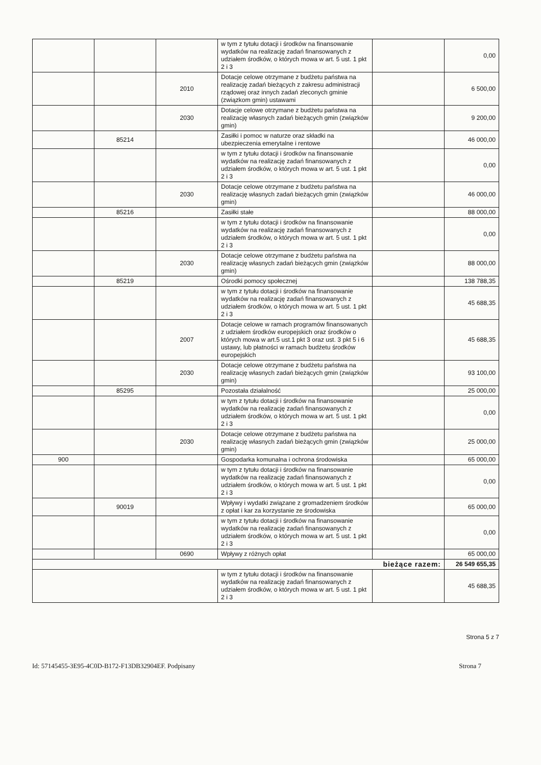| | | | w tym z tytułu dotacji i środków na finansowanie wydatków na realizację zadań finansowanych z udziałem środków, o których mowa w art. 5 ust. 1 pkt 2 i 3 | | 0,00 |
| | | 2010 | Dotacje celowe otrzymane z budżetu państwa na realizację zadań bieżących z zakresu administracji rządowej oraz innych zadań zleconych gminie (związkom gmin) ustawami | | 6 500,00 |
| | | 2030 | Dotacje celowe otrzymane z budżetu państwa na realizację własnych zadań bieżących gmin (związków gmin) | | 9 200,00 |
| | 85214 | | Zasiłki i pomoc w naturze oraz składki na ubezpieczenia emerytalne i rentowe | | 46 000,00 |
| | | | w tym z tytułu dotacji i środków na finansowanie wydatków na realizację zadań finansowanych z udziałem środków, o których mowa w art. 5 ust. 1 pkt 2 i 3 | | 0,00 |
| | | 2030 | Dotacje celowe otrzymane z budżetu państwa na realizację własnych zadań bieżących gmin (związków gmin) | | 46 000,00 |
| | 85216 | | Zasiłki stałe | | 88 000,00 |
| | | | w tym z tytułu dotacji i środków na finansowanie wydatków na realizację zadań finansowanych z udziałem środków, o których mowa w art. 5 ust. 1 pkt 2 i 3 | | 0,00 |
| | | 2030 | Dotacje celowe otrzymane z budżetu państwa na realizację własnych zadań bieżących gmin (związków gmin) | | 88 000,00 |
| | 85219 | | Ośrodki pomocy społecznej | | 138 788,35 |
| | | | w tym z tytułu dotacji i środków na finansowanie wydatków na realizację zadań finansowanych z udziałem środków, o których mowa w art. 5 ust. 1 pkt 2 i 3 | | 45 688,35 |
| | | 2007 | Dotacje celowe w ramach programów finansowanych z udziałem środków europejskich oraz środków o których mowa w art.5 ust.1 pkt 3 oraz ust. 3 pkt 5 i 6 ustawy, lub płatności w ramach budżetu środków europejskich | | 45 688,35 |
| | | 2030 | Dotacje celowe otrzymane z budżetu państwa na realizację własnych zadań bieżących gmin (związków gmin) | | 93 100,00 |
| | 85295 | | Pozostała działalność | | 25 000,00 |
| | | | w tym z tytułu dotacji i środków na finansowanie wydatków na realizację zadań finansowanych z udziałem środków, o których mowa w art. 5 ust. 1 pkt 2 i 3 | | 0,00 |
| | | 2030 | Dotacje celowe otrzymane z budżetu państwa na realizację własnych zadań bieżących gmin (związków gmin) | | 25 000,00 |
| 900 | | | Gospodarka komunalna i ochrona środowiska | | 65 000,00 |
| | | | w tym z tytułu dotacji i środków na finansowanie wydatków na realizację zadań finansowanych z udziałem środków, o których mowa w art. 5 ust. 1 pkt 2 i 3 | | 0,00 |
| | 90019 | | Wpływy i wydatki związane z gromadzeniem środków z opłat i kar za korzystanie ze środowiska | | 65 000,00 |
| | | | w tym z tytułu dotacji i środków na finansowanie wydatków na realizację zadań finansowanych z udziałem środków, o których mowa w art. 5 ust. 1 pkt 2 i 3 | | 0,00 |
| | | 0690 | Wpływy z różnych opłat | | 65 000,00 |
| bieżące razem: | | | | | 26 549 655,35 |
| | | | w tym z tytułu dotacji i środków na finansowanie wydatków na realizację zadań finansowanych z udziałem środków, o których mowa w art. 5 ust. 1 pkt 2 i 3 | | 45 688,35 |
Strona 5 z 7
Id: 57145455-3E95-4C0D-B172-F13DB32904EF. Podpisany Strona 7